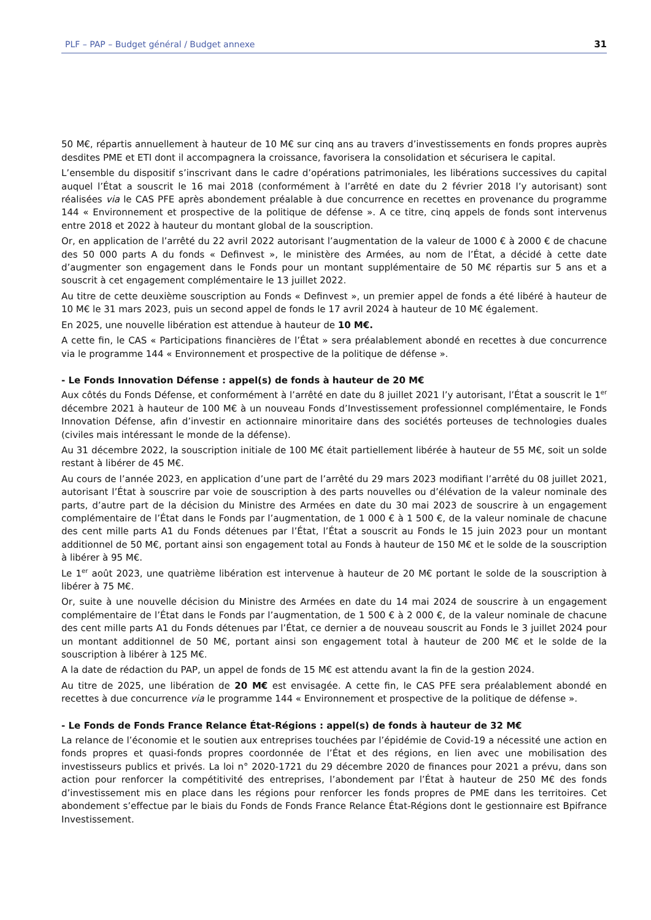PLF – PAP – Budget général / Budget annexe 31
50 M€, répartis annuellement à hauteur de 10 M€ sur cinq ans au travers d’investissements en fonds propres auprès desdites PME et ETI dont il accompagnera la croissance, favorisera la consolidation et sécurisera le capital.
L’ensemble du dispositif s’inscrivant dans le cadre d’opérations patrimoniales, les libérations successives du capital auquel l’État a souscrit le 16 mai 2018 (conformément à l’arrêté en date du 2 février 2018 l’y autorisant) sont réalisées via le CAS PFE après abondement préalable à due concurrence en recettes en provenance du programme 144 « Environnement et prospective de la politique de défense ». A ce titre, cinq appels de fonds sont intervenus entre 2018 et 2022 à hauteur du montant global de la souscription.
Or, en application de l’arrêté du 22 avril 2022 autorisant l’augmentation de la valeur de 1000 € à 2000 € de chacune des 50 000 parts A du fonds « Definvest », le ministère des Armées, au nom de l’État, a décidé à cette date d’augmenter son engagement dans le Fonds pour un montant supplémentaire de 50 M€ répartis sur 5 ans et a souscrit à cet engagement complémentaire le 13 juillet 2022.
Au titre de cette deuxième souscription au Fonds « Definvest », un premier appel de fonds a été libéré à hauteur de 10 M€ le 31 mars 2023, puis un second appel de fonds le 17 avril 2024 à hauteur de 10 M€ également.
En 2025, une nouvelle libération est attendue à hauteur de 10 M€.
A cette fin, le CAS « Participations financières de l’État » sera préalablement abondé en recettes à due concurrence via le programme 144 « Environnement et prospective de la politique de défense ».
- Le Fonds Innovation Défense : appel(s) de fonds à hauteur de 20 M€
Aux côtés du Fonds Défense, et conformément à l’arrêté en date du 8 juillet 2021 l’y autorisant, l’État a souscrit le 1<sup>er</sup> décembre 2021 à hauteur de 100 M€ à un nouveau Fonds d’Investissement professionnel complémentaire, le Fonds Innovation Défense, afin d’investir en actionnaire minoritaire dans des sociétés porteuses de technologies duales (civiles mais intéressant le monde de la défense).
Au 31 décembre 2022, la souscription initiale de 100 M€ était partiellement libérée à hauteur de 55 M€, soit un solde restant à libérer de 45 M€.
Au cours de l’année 2023, en application d’une part de l’arrêté du 29 mars 2023 modifiant l’arrêté du 08 juillet 2021, autorisant l’État à souscrire par voie de souscription à des parts nouvelles ou d’élévation de la valeur nominale des parts, d’autre part de la décision du Ministre des Armées en date du 30 mai 2023 de souscrire à un engagement complémentaire de l’État dans le Fonds par l’augmentation, de 1 000 € à 1 500 €, de la valeur nominale de chacune des cent mille parts A1 du Fonds détenues par l’État, l’État a souscrit au Fonds le 15 juin 2023 pour un montant additionnel de 50 M€, portant ainsi son engagement total au Fonds à hauteur de 150 M€ et le solde de la souscription à libérer à 95 M€.
Le 1<sup>er</sup> août 2023, une quatrième libération est intervenue à hauteur de 20 M€ portant le solde de la souscription à libérer à 75 M€.
Or, suite à une nouvelle décision du Ministre des Armées en date du 14 mai 2024 de souscrire à un engagement complémentaire de l’État dans le Fonds par l’augmentation, de 1 500 € à 2 000 €, de la valeur nominale de chacune des cent mille parts A1 du Fonds détenues par l’État, ce dernier a de nouveau souscrit au Fonds le 3 juillet 2024 pour un montant additionnel de 50 M€, portant ainsi son engagement total à hauteur de 200 M€ et le solde de la souscription à libérer à 125 M€.
A la date de rédaction du PAP, un appel de fonds de 15 M€ est attendu avant la fin de la gestion 2024.
Au titre de 2025, une libération de 20 M€ est envisagée. A cette fin, le CAS PFE sera préalablement abondé en recettes à due concurrence via le programme 144 « Environnement et prospective de la politique de défense ».
- Le Fonds de Fonds France Relance État-Régions : appel(s) de fonds à hauteur de 32 M€
La relance de l’économie et le soutien aux entreprises touchées par l’épidémie de Covid-19 a nécessité une action en fonds propres et quasi-fonds propres coordonnée de l’État et des régions, en lien avec une mobilisation des investisseurs publics et privés. La loi n° 2020-1721 du 29 décembre 2020 de finances pour 2021 a prévu, dans son action pour renforcer la compétitivité des entreprises, l’abondement par l’État à hauteur de 250 M€ des fonds d’investissement mis en place dans les régions pour renforcer les fonds propres de PME dans les territoires. Cet abondement s’effectue par le biais du Fonds de Fonds France Relance État-Régions dont le gestionnaire est Bpifrance Investissement.